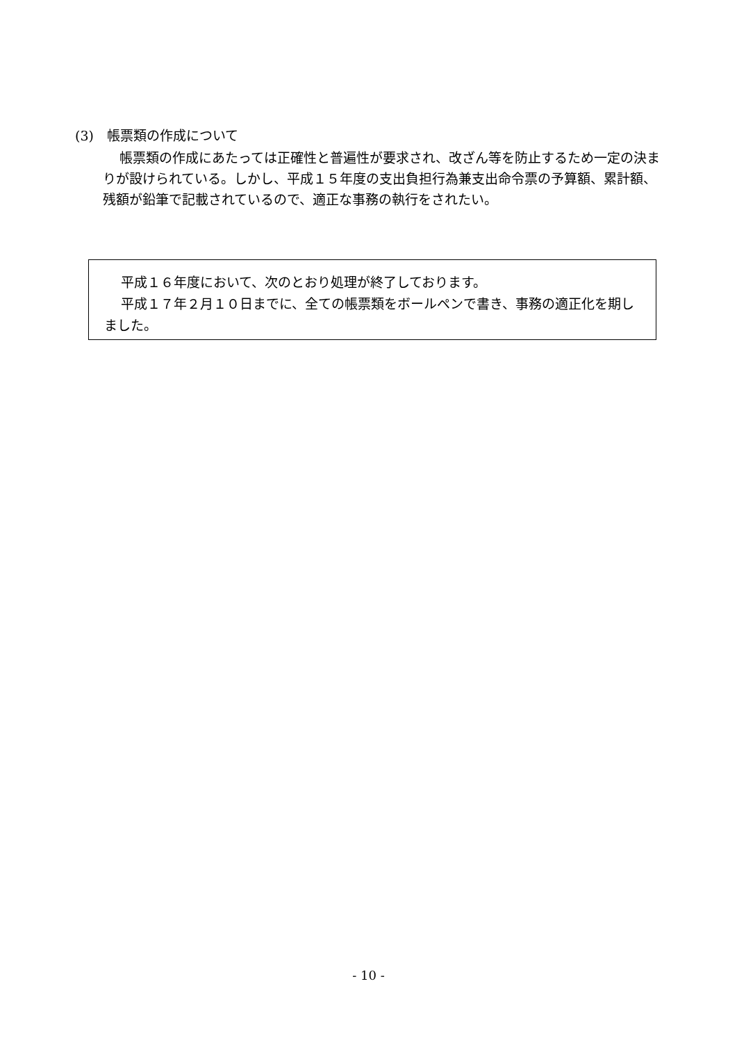(3)　帳票類の作成について
帳票類の作成にあたっては正確性と普遍性が要求され、改ざん等を防止するため一定の決まりが設けられている。しかし、平成１５年度の支出負担行為兼支出命令票の予算額、累計額、残額が鉛筆で記載されているので、適正な事務の執行をされたい。
平成１６年度において、次のとおり処理が終了しております。
平成１７年２月１０日までに、全ての帳票類をボールペンで書き、事務の適正化を期しました。
- 10 -